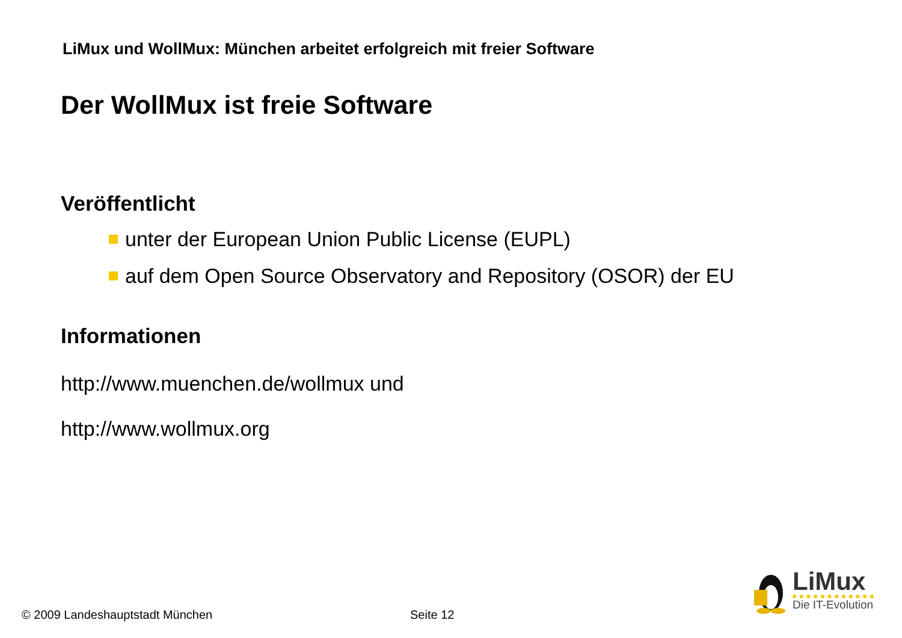LiMux und WollMux: München arbeitet erfolgreich mit freier Software
Der WollMux ist freie Software
Veröffentlicht
unter der European Union Public License (EUPL)
auf dem Open Source Observatory and Repository (OSOR) der EU
Informationen
http://www.muenchen.de/wollmux und
http://www.wollmux.org
LiMux
Die IT-Evolution
© 2009 Landeshauptstadt München
Seite 12